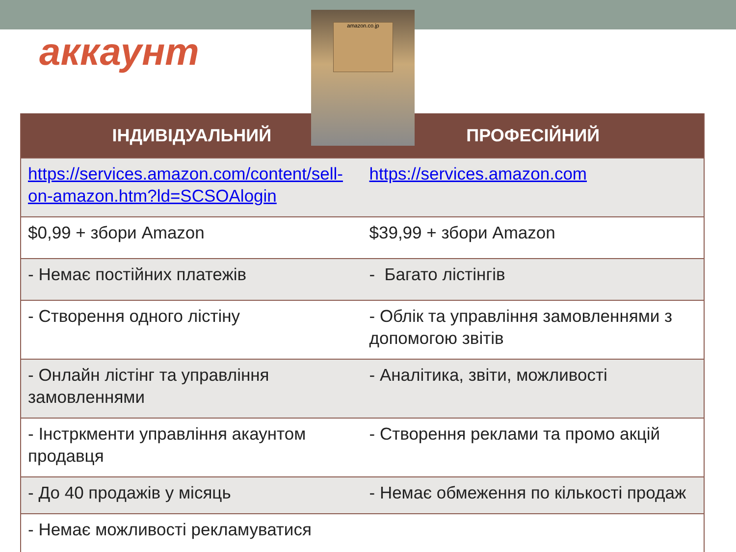аккаунт
| ІНДИВІДУАЛЬНИЙ | ПРОФЕСІЙНИЙ |
| --- | --- |
| https://services.amazon.com/content/sell-on-amazon.htm?ld=SCSOAlogin | https://services.amazon.com |
| $0,99 + збори Amazon | $39,99 + збори Amazon |
| - Немає постійних платежів | - Багато лістінгів |
| - Створення одного лістіну | - Облік та управління замовленнями з допомогою звітів |
| - Онлайн лістінг та управління замовленнями | - Аналітика, звіти, можливості |
| - Інстркменти управління акаунтом продавця | - Створення реклами та промо акцій |
| - До 40 продажів у місяць | - Немає обмеження по кількості продаж |
| - Немає можливості рекламуватися | |
amazon.co.jp